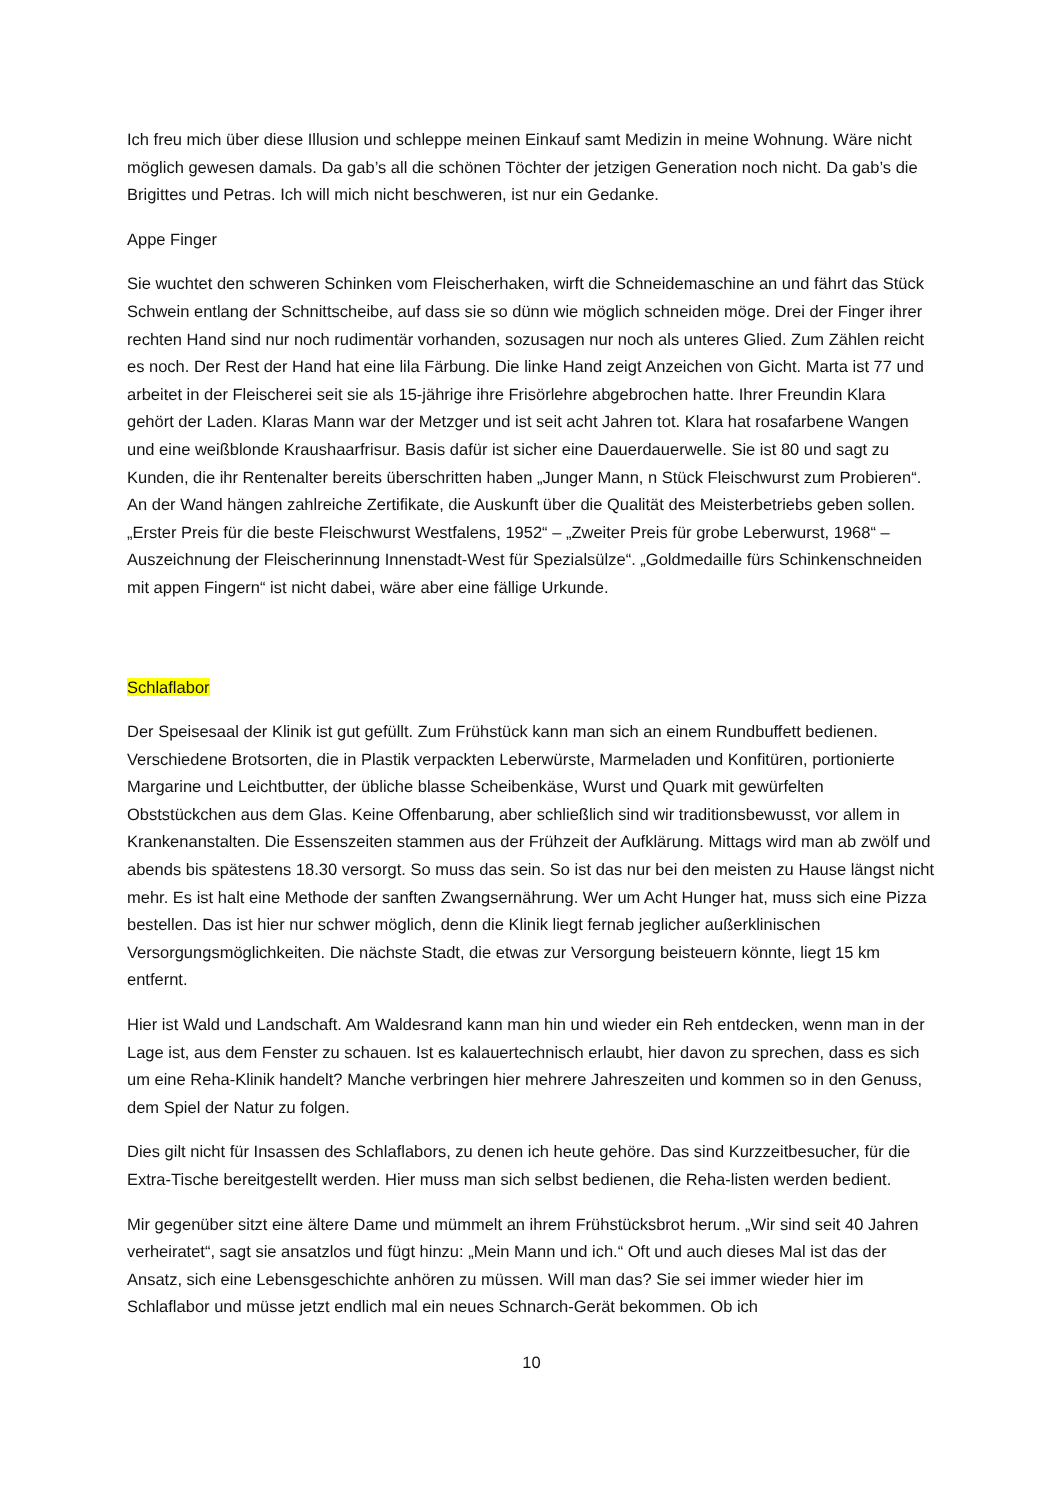Ich freu mich über diese Illusion und schleppe meinen Einkauf samt Medizin in meine Wohnung. Wäre nicht möglich gewesen damals. Da gab’s all die schönen Töchter der jetzigen Generation noch nicht. Da gab’s die Brigittes und Petras. Ich will mich nicht beschweren, ist nur ein Gedanke.
Appe Finger
Sie wuchtet den schweren Schinken vom Fleischerhaken, wirft die Schneidemaschine an und fährt das Stück Schwein entlang der Schnittscheibe, auf dass sie so dünn wie möglich schneiden möge. Drei der Finger ihrer rechten Hand sind nur noch rudimentär vorhanden, sozusagen nur noch als unteres Glied. Zum Zählen reicht es noch. Der Rest der Hand hat eine lila Färbung. Die linke Hand zeigt Anzeichen von Gicht. Marta ist 77 und arbeitet in der Fleischerei seit sie als 15-jährige ihre Frisörlehre abgebrochen hatte. Ihrer Freundin Klara gehört der Laden. Klaras Mann war der Metzger und ist seit acht Jahren tot. Klara hat rosafarbene Wangen und eine weißblonde Kraushaarfrisur. Basis dafür ist sicher eine Dauerdauerwelle. Sie ist 80 und sagt zu Kunden, die ihr Rentenalter bereits überschritten haben „Junger Mann, n Stück Fleischwurst zum Probieren“. An der Wand hängen zahlreiche Zertifikate, die Auskunft über die Qualität des Meisterbetriebs geben sollen. „Erster Preis für die beste Fleischwurst Westfalens, 1952“ – „Zweiter Preis für grobe Leberwurst, 1968“ – Auszeichnung der Fleischerinnung Innenstadt-West für Spezialsülze“. „Goldmedaille fürs Schinkenschneiden mit appen Fingern“ ist nicht dabei, wäre aber eine fällige Urkunde.
Schlaflabor
Der Speisesaal der Klinik ist gut gefüllt. Zum Frühstück kann man sich an einem Rundbuffett bedienen. Verschiedene Brotsorten, die in Plastik verpackten Leberwürste, Marmeladen und Konfitüren, portionierte Margarine und Leichtbutter, der übliche blasse Scheibenkäse, Wurst und Quark mit gewürfelten Obststückchen aus dem Glas. Keine Offenbarung, aber schließlich sind wir traditionsbewusst, vor allem in Krankenanstalten. Die Essenszeiten stammen aus der Frühzeit der Aufklärung. Mittags wird man ab zwölf und abends bis spätestens 18.30 versorgt. So muss das sein. So ist das nur bei den meisten zu Hause längst nicht mehr. Es ist halt eine Methode der sanften Zwangsernährung. Wer um Acht Hunger hat, muss sich eine Pizza bestellen. Das ist hier nur schwer möglich, denn die Klinik liegt fernab jeglicher außerklinischen Versorgungsmöglichkeiten. Die nächste Stadt, die etwas zur Versorgung beisteuern könnte, liegt 15 km entfernt.
Hier ist Wald und Landschaft. Am Waldesrand kann man hin und wieder ein Reh entdecken, wenn man in der Lage ist, aus dem Fenster zu schauen. Ist es kalauertechnisch erlaubt, hier davon zu sprechen, dass es sich um eine Reha-Klinik handelt? Manche verbringen hier mehrere Jahreszeiten und kommen so in den Genuss, dem Spiel der Natur zu folgen.
Dies gilt nicht für Insassen des Schlaflabors, zu denen ich heute gehöre. Das sind Kurzzeitbesucher, für die Extra-Tische bereitgestellt werden. Hier muss man sich selbst bedienen, die Reha-listen werden bedient.
Mir gegenüber sitzt eine ältere Dame und mümmelt an ihrem Frühstücksbrot herum. „Wir sind seit 40 Jahren verheiratet“, sagt sie ansatzlos und fügt hinzu: „Mein Mann und ich.“ Oft und auch dieses Mal ist das der Ansatz, sich eine Lebensgeschichte anhören zu müssen. Will man das? Sie sei immer wieder hier im Schlaflabor und müsse jetzt endlich mal ein neues Schnarch-Gerät bekommen. Ob ich
10